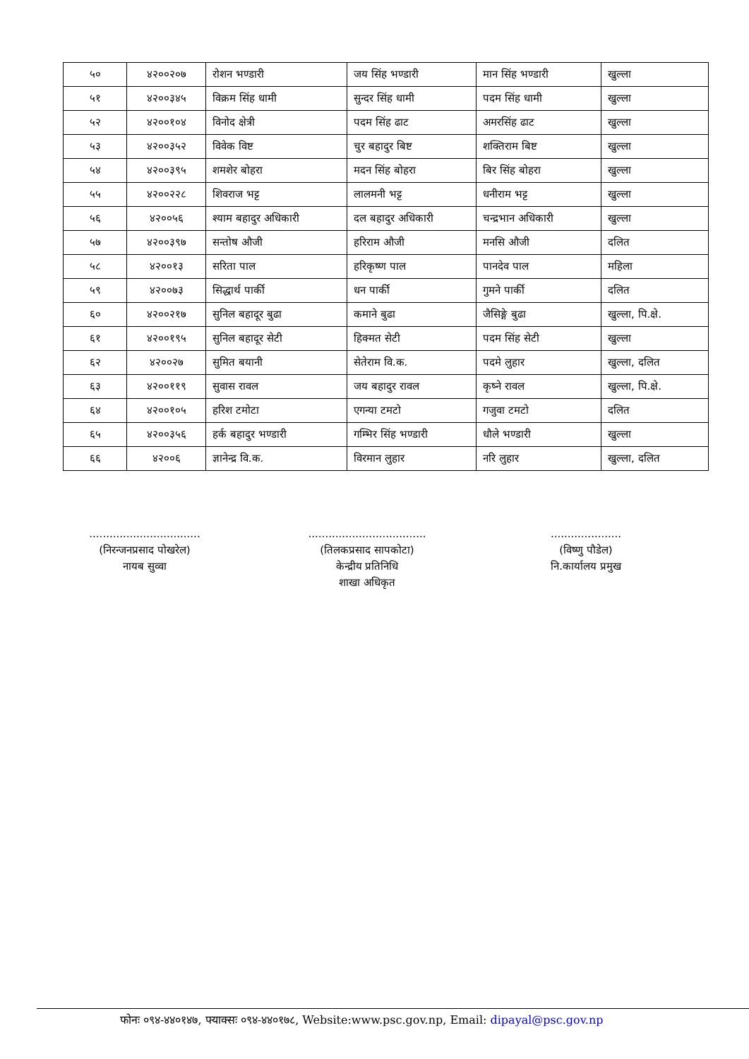| ५० | ४२००२०७ | रोशन भण्डारी | जय सिंह भण्डारी | मान सिंह भण्डारी | खुल्ला |
| ५१ | ४२००३४५ | विक्रम सिंह धामी | सुन्दर सिंह धामी | पदम सिंह धामी | खुल्ला |
| ५२ | ४२००१०४ | विनोद क्षेत्री | पदम सिंह ढाट | अमरसिंह ढाट | खुल्ला |
| ५३ | ४२००३५२ | विवेक विष्ट | चुर बहादुर बिष्ट | शक्तिराम बिष्ट | खुल्ला |
| ५४ | ४२००३९५ | शमशेर बोहरा | मदन सिंह बोहरा | बिर सिंह बोहरा | खुल्ला |
| ५५ | ४२००२२८ | शिवराज भट्ट | लालमनी भट्ट | धनीराम भट्ट | खुल्ला |
| ५६ | ४२००५६ | श्याम बहादुर अधिकारी | दल बहादुर अधिकारी | चन्द्रभान अधिकारी | खुल्ला |
| ५७ | ४२००३९७ | सन्तोष औजी | हरिराम औजी | मनसि औजी | दलित |
| ५८ | ४२००१३ | सरिता पाल | हरिकृष्ण पाल | पानदेव पाल | महिला |
| ५९ | ४२००७३ | सिद्धार्थ पार्की | धन पार्की | गुमने पार्की | दलित |
| ६० | ४२००२१७ | सुनिल बहादूर बुढा | कमाने बुढा | जैसिङ्गे बुढा | खुल्ला, पि.क्षे. |
| ६१ | ४२००१९५ | सुनिल बहादूर सेटी | हिक्मत सेटी | पदम सिंह सेटी | खुल्ला |
| ६२ | ४२००२७ | सुमित बयानी | सेतेराम वि.क. | पदमे लुहार | खुल्ला, दलित |
| ६३ | ४२००११९ | सुवास रावल | जय बहादुर रावल | कृष्ने रावल | खुल्ला, पि.क्षे. |
| ६४ | ४२००१०५ | हरिश टमोटा | एगन्या टमटो | गजुवा टमटो | दलित |
| ६५ | ४२००३५६ | हर्क बहादुर भण्डारी | गम्भिर सिंह भण्डारी | धौले भण्डारी | खुल्ला |
| ६६ | ४२००६ | ज्ञानेन्द्र वि.क. | विरमान लुहार | नरि लुहार | खुल्ला, दलित |
.................................
(निरन्जनप्रसाद पोखरेल)
नायब सुव्वा
...................................
(तिलकप्रसाद सापकोटा)
केन्द्रीय प्रतिनिधि
शाखा अधिकृत
.....................
(विष्णु पौडेल)
नि.कार्यालय प्रमुख
फोनः ०९४-४४०१४७, फ्याक्सः ०९४-४४०१७८, Website:www.psc.gov.np, Email: dipayal@psc.gov.np